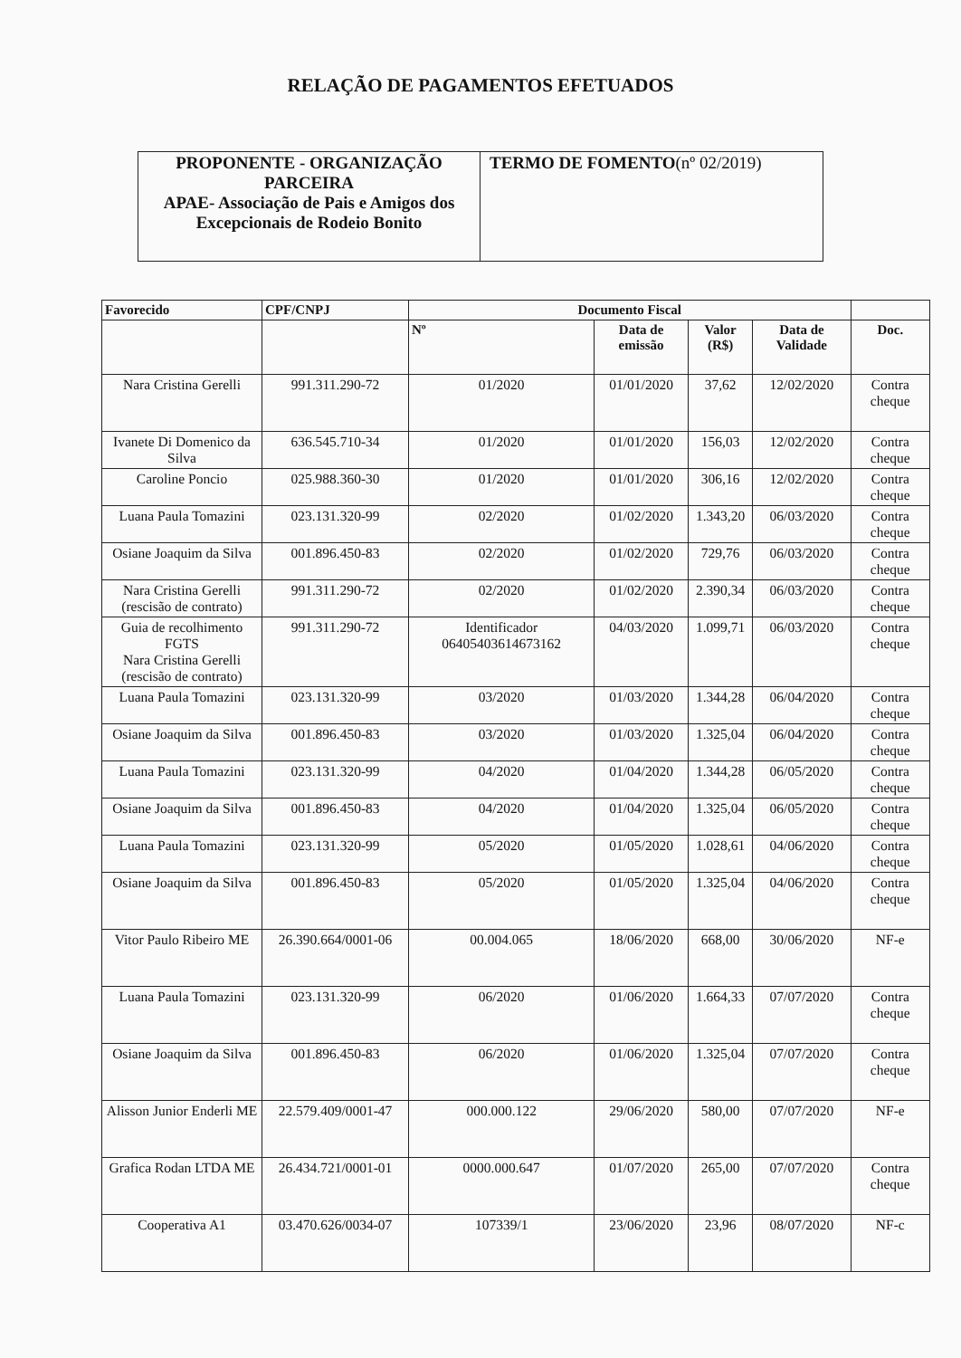RELAÇÃO DE PAGAMENTOS EFETUADOS
| PROPONENTE - ORGANIZAÇÃO PARCEIRA APAE- Associação de Pais e Amigos dos Excepcionais de Rodeio Bonito | TERMO DE FOMENTO (nº 02/2019) |
| Favorecido | CPF/CNPJ | Documento Fiscal | | | | |
| --- | --- | --- | --- | --- | --- | --- |
| | | Nº | Data de emissão | Valor (R$) | Data de Validade | Doc. |
| Nara Cristina Gerelli | 991.311.290-72 | 01/2020 | 01/01/2020 | 37,62 | 12/02/2020 | Contra cheque |
| Ivanete Di Domenico da Silva | 636.545.710-34 | 01/2020 | 01/01/2020 | 156,03 | 12/02/2020 | Contra cheque |
| Caroline Poncio | 025.988.360-30 | 01/2020 | 01/01/2020 | 306,16 | 12/02/2020 | Contra cheque |
| Luana Paula Tomazini | 023.131.320-99 | 02/2020 | 01/02/2020 | 1.343,20 | 06/03/2020 | Contra cheque |
| Osiane Joaquim da Silva | 001.896.450-83 | 02/2020 | 01/02/2020 | 729,76 | 06/03/2020 | Contra cheque |
| Nara Cristina Gerelli (rescisão de contrato) | 991.311.290-72 | 02/2020 | 01/02/2020 | 2.390,34 | 06/03/2020 | Contra cheque |
| Guia de recolhimento FGTS Nara Cristina Gerelli (rescisão de contrato) | 991.311.290-72 | Identificador 06405403614673162 | 04/03/2020 | 1.099,71 | 06/03/2020 | Contra cheque |
| Luana Paula Tomazini | 023.131.320-99 | 03/2020 | 01/03/2020 | 1.344,28 | 06/04/2020 | Contra cheque |
| Osiane Joaquim da Silva | 001.896.450-83 | 03/2020 | 01/03/2020 | 1.325,04 | 06/04/2020 | Contra cheque |
| Luana Paula Tomazini | 023.131.320-99 | 04/2020 | 01/04/2020 | 1.344,28 | 06/05/2020 | Contra cheque |
| Osiane Joaquim da Silva | 001.896.450-83 | 04/2020 | 01/04/2020 | 1.325,04 | 06/05/2020 | Contra cheque |
| Luana Paula Tomazini | 023.131.320-99 | 05/2020 | 01/05/2020 | 1.028,61 | 04/06/2020 | Contra cheque |
| Osiane Joaquim da Silva | 001.896.450-83 | 05/2020 | 01/05/2020 | 1.325,04 | 04/06/2020 | Contra cheque |
| Vitor Paulo Ribeiro ME | 26.390.664/0001-06 | 00.004.065 | 18/06/2020 | 668,00 | 30/06/2020 | NF-e |
| Luana Paula Tomazini | 023.131.320-99 | 06/2020 | 01/06/2020 | 1.664,33 | 07/07/2020 | Contra cheque |
| Osiane Joaquim da Silva | 001.896.450-83 | 06/2020 | 01/06/2020 | 1.325,04 | 07/07/2020 | Contra cheque |
| Alisson Junior Enderli ME | 22.579.409/0001-47 | 000.000.122 | 29/06/2020 | 580,00 | 07/07/2020 | NF-e |
| Grafica Rodan LTDA ME | 26.434.721/0001-01 | 0000.000.647 | 01/07/2020 | 265,00 | 07/07/2020 | Contra cheque |
| Cooperativa A1 | 03.470.626/0034-07 | 107339/1 | 23/06/2020 | 23,96 | 08/07/2020 | NF-c |